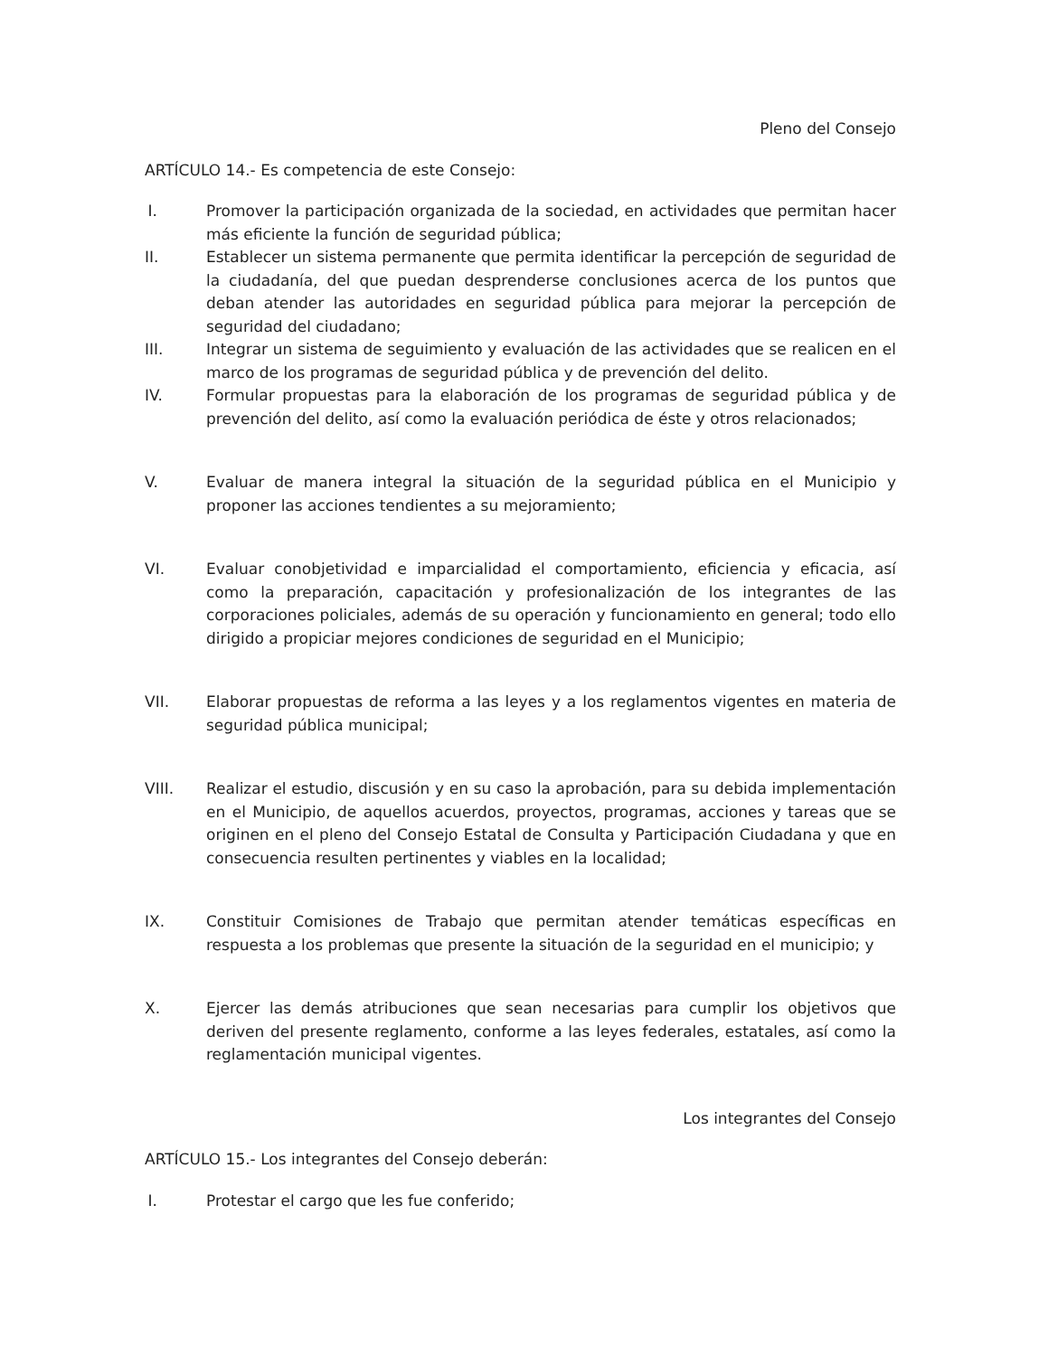Pleno del Consejo
ARTÍCULO 14.- Es competencia de este Consejo:
I. Promover la participación organizada de la sociedad, en actividades que permitan hacer más eficiente la función de seguridad pública;
II. Establecer un sistema permanente que permita identificar la percepción de seguridad de la ciudadanía, del que puedan desprenderse conclusiones acerca de los puntos que deban atender las autoridades en seguridad pública para mejorar la percepción de seguridad del ciudadano;
III. Integrar un sistema de seguimiento y evaluación de las actividades que se realicen en el marco de los programas de seguridad pública y de prevención del delito.
IV. Formular propuestas para la elaboración de los programas de seguridad pública y de prevención del delito, así como la evaluación periódica de éste y otros relacionados;
V. Evaluar de manera integral la situación de la seguridad pública en el Municipio y proponer las acciones tendientes a su mejoramiento;
VI. Evaluar conobjetividad e imparcialidad el comportamiento, eficiencia y eficacia, así como la preparación, capacitación y profesionalización de los integrantes de las corporaciones policiales, además de su operación y funcionamiento en general; todo ello dirigido a propiciar mejores condiciones de seguridad en el Municipio;
VII. Elaborar propuestas de reforma a las leyes y a los reglamentos vigentes en materia de seguridad pública municipal;
VIII. Realizar el estudio, discusión y en su caso la aprobación, para su debida implementación en el Municipio, de aquellos acuerdos, proyectos, programas, acciones y tareas que se originen en el pleno del Consejo Estatal de Consulta y Participación Ciudadana y que en consecuencia resulten pertinentes y viables en la localidad;
IX. Constituir Comisiones de Trabajo que permitan atender temáticas específicas en respuesta a los problemas que presente la situación de la seguridad en el municipio; y
X. Ejercer las demás atribuciones que sean necesarias para cumplir los objetivos que deriven del presente reglamento, conforme a las leyes federales, estatales, así como la reglamentación municipal vigentes.
Los integrantes del Consejo
ARTÍCULO 15.- Los integrantes del Consejo deberán:
I. Protestar el cargo que les fue conferido;